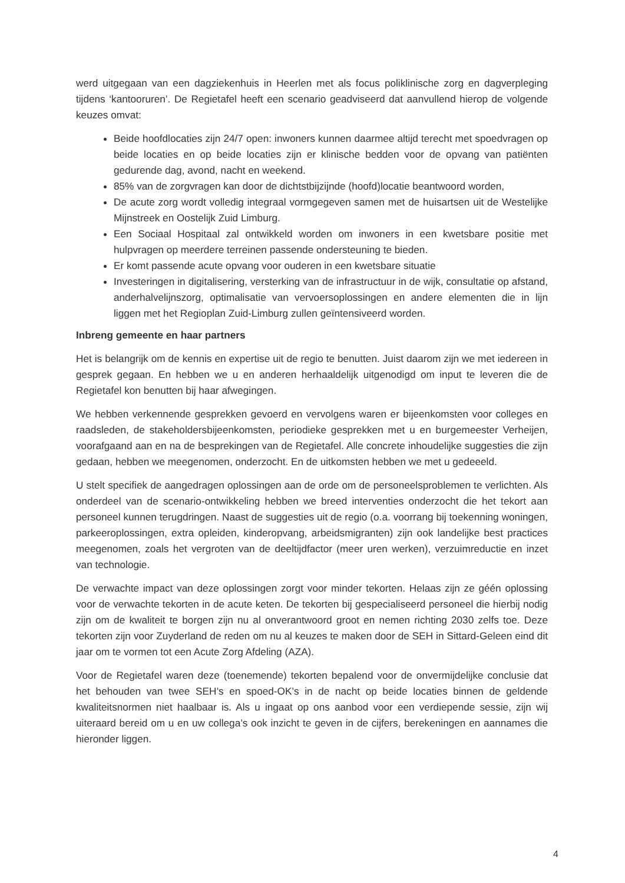werd uitgegaan van een dagziekenhuis in Heerlen met als focus poliklinische zorg en dagverpleging tijdens ‘kantooruren’. De Regietafel heeft een scenario geadviseerd dat aanvullend hierop de volgende keuzes omvat:
Beide hoofdlocaties zijn 24/7 open: inwoners kunnen daarmee altijd terecht met spoedvragen op beide locaties en op beide locaties zijn er klinische bedden voor de opvang van patiënten gedurende dag, avond, nacht en weekend.
85% van de zorgvragen kan door de dichtstbijzijnde (hoofd)locatie beantwoord worden,
De acute zorg wordt volledig integraal vormgegeven samen met de huisartsen uit de Westelijke Mijnstreek en Oostelijk Zuid Limburg.
Een Sociaal Hospitaal zal ontwikkeld worden om inwoners in een kwetsbare positie met hulpvragen op meerdere terreinen passende ondersteuning te bieden.
Er komt passende acute opvang voor ouderen in een kwetsbare situatie
Investeringen in digitalisering, versterking van de infrastructuur in de wijk, consultatie op afstand, anderhalvelijnszorg, optimalisatie van vervoersoplossingen en andere elementen die in lijn liggen met het Regioplan Zuid-Limburg zullen geïntensiveerd worden.
Inbreng gemeente en haar partners
Het is belangrijk om de kennis en expertise uit de regio te benutten. Juist daarom zijn we met iedereen in gesprek gegaan. En hebben we u en anderen herhaaldelijk uitgenodigd om input te leveren die de Regietafel kon benutten bij haar afwegingen.
We hebben verkennende gesprekken gevoerd en vervolgens waren er bijeenkomsten voor colleges en raadsleden, de stakeholdersbijeenkomsten, periodieke gesprekken met u en burgemeester Verheijen, voorafgaand aan en na de besprekingen van de Regietafel. Alle concrete inhoudelijke suggesties die zijn gedaan, hebben we meegenomen, onderzocht. En de uitkomsten hebben we met u gedeeeld.
U stelt specifiek de aangedragen oplossingen aan de orde om de personeelsproblemen te verlichten. Als onderdeel van de scenario-ontwikkeling hebben we breed interventies onderzocht die het tekort aan personeel kunnen terugdringen. Naast de suggesties uit de regio (o.a. voorrang bij toekenning woningen, parkeeroplossingen, extra opleiden, kinderopvang, arbeidsmigranten) zijn ook landelijke best practices meegenomen, zoals het vergroten van de deeltijdfactor (meer uren werken), verzuimreductie en inzet van technologie.
De verwachte impact van deze oplossingen zorgt voor minder tekorten. Helaas zijn ze géén oplossing voor de verwachte tekorten in de acute keten. De tekorten bij gespecialiseerd personeel die hierbij nodig zijn om de kwaliteit te borgen zijn nu al onverantwoord groot en nemen richting 2030 zelfs toe. Deze tekorten zijn voor Zuyderland de reden om nu al keuzes te maken door de SEH in Sittard-Geleen eind dit jaar om te vormen tot een Acute Zorg Afdeling (AZA).
Voor de Regietafel waren deze (toenemende) tekorten bepalend voor de onvermijdelijke conclusie dat het behouden van twee SEH’s en spoed-OK’s in de nacht op beide locaties binnen de geldende kwaliteitsnormen niet haalbaar is. Als u ingaat op ons aanbod voor een verdiepende sessie, zijn wij uiteraard bereid om u en uw collega’s ook inzicht te geven in de cijfers, berekeningen en aannames die hieronder liggen.
4